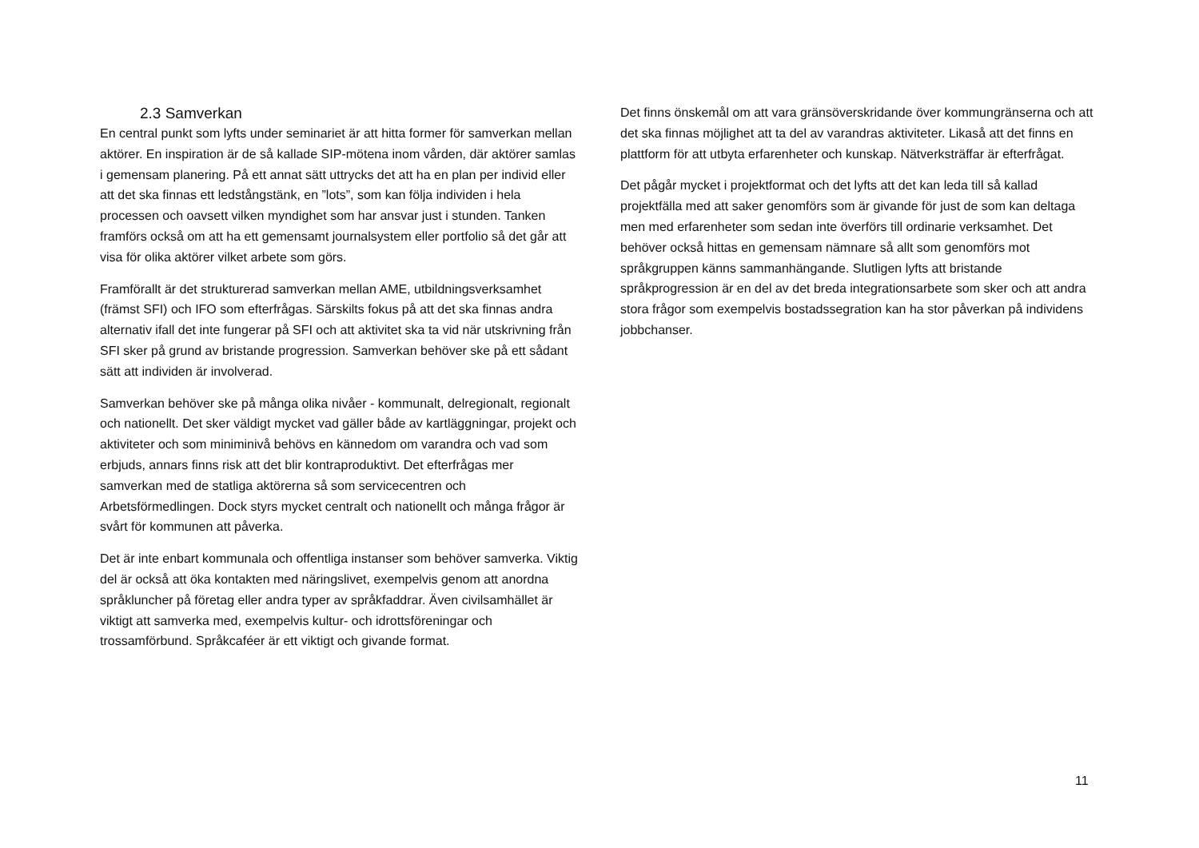2.3 Samverkan
En central punkt som lyfts under seminariet är att hitta former för samverkan mellan aktörer. En inspiration är de så kallade SIP-mötena inom vården, där aktörer samlas i gemensam planering. På ett annat sätt uttrycks det att ha en plan per individ eller att det ska finnas ett ledstångstänk, en ”lots”, som kan följa individen i hela processen och oavsett vilken myndighet som har ansvar just i stunden. Tanken framförs också om att ha ett gemensamt journalsystem eller portfolio så det går att visa för olika aktörer vilket arbete som görs.
Framförallt är det strukturerad samverkan mellan AME, utbildningsverksamhet (främst SFI) och IFO som efterfrågas. Särskilts fokus på att det ska finnas andra alternativ ifall det inte fungerar på SFI och att aktivitet ska ta vid när utskrivning från SFI sker på grund av bristande progression. Samverkan behöver ske på ett sådant sätt att individen är involverad.
Samverkan behöver ske på många olika nivåer - kommunalt, delregionalt, regionalt och nationellt. Det sker väldigt mycket vad gäller både av kartläggningar, projekt och aktiviteter och som miniminivå behövs en kännedom om varandra och vad som erbjuds, annars finns risk att det blir kontraproduktivt. Det efterfrågas mer samverkan med de statliga aktörerna så som servicecentren och Arbetsförmedlingen. Dock styrs mycket centralt och nationellt och många frågor är svårt för kommunen att påverka.
Det är inte enbart kommunala och offentliga instanser som behöver samverka. Viktig del är också att öka kontakten med näringslivet, exempelvis genom att anordna språkluncher på företag eller andra typer av språkfaddrar. Även civilsamhället är viktigt att samverka med, exempelvis kultur- och idrottsföreningar och trossamförbund. Språkcaféer är ett viktigt och givande format.
Det finns önskemål om att vara gränsöverskridande över kommungränserna och att det ska finnas möjlighet att ta del av varandras aktiviteter. Likaså att det finns en plattform för att utbyta erfarenheter och kunskap. Nätverksträffar är efterfrågat.
Det pågår mycket i projektformat och det lyfts att det kan leda till så kallad projektfälla med att saker genomförs som är givande för just de som kan deltaga men med erfarenheter som sedan inte överförs till ordinarie verksamhet. Det behöver också hittas en gemensam nämnare så allt som genomförs mot språkgruppen känns sammanhängande. Slutligen lyfts att bristande språkprogression är en del av det breda integrationsarbete som sker och att andra stora frågor som exempelvis bostadssegration kan ha stor påverkan på individens jobbchanser.
11